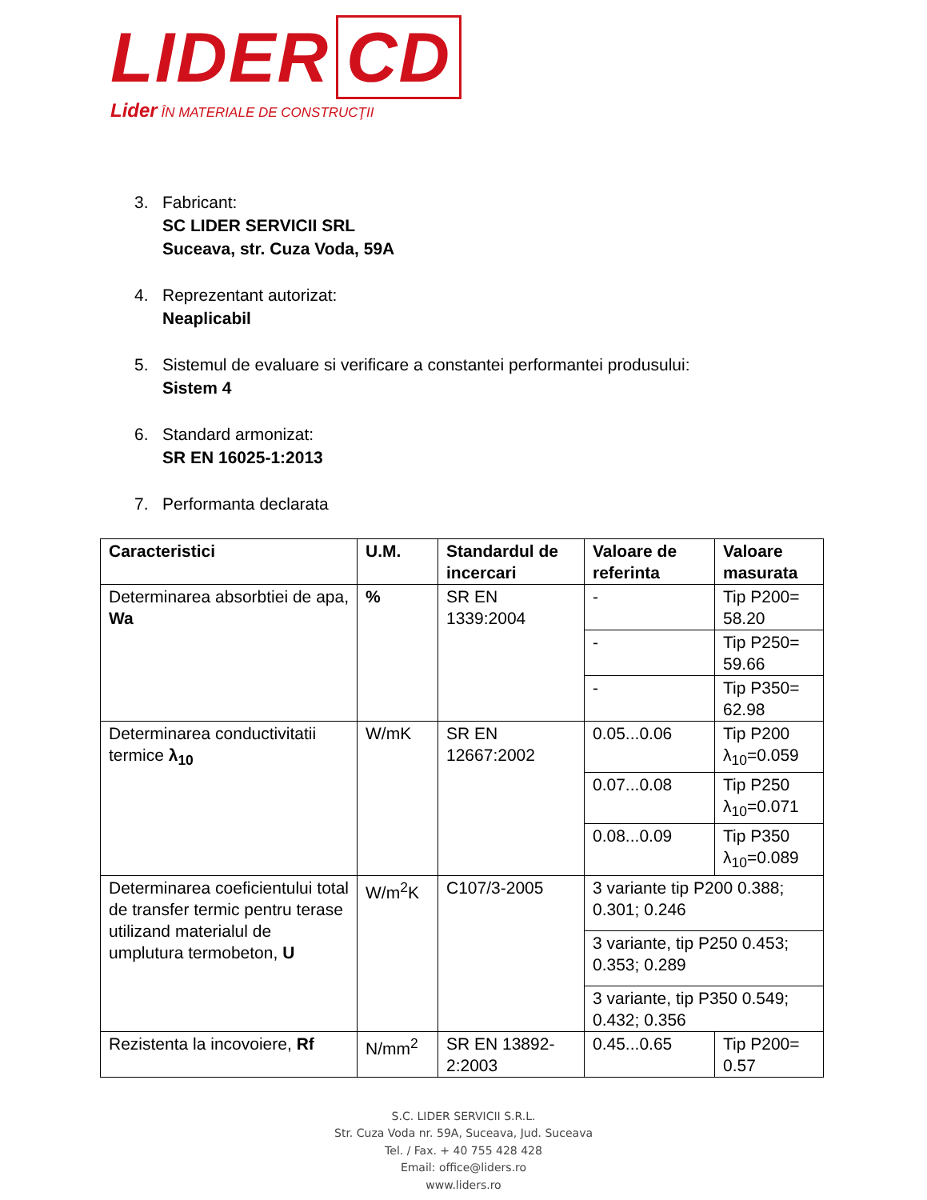LIDER CD
Lider ÎN MATERIALE DE CONSTRUCŢII
3. Fabricant:
SC LIDER SERVICII SRL
Suceava, str. Cuza Voda, 59A
4. Reprezentant autorizat:
Neaplicabil
5. Sistemul de evaluare si verificare a constantei performantei produsului:
Sistem 4
6. Standard armonizat:
SR EN 16025-1:2013
7. Performanta declarata
| Caracteristici | U.M. | Standardul de incercari | Valoare de referinta | Valoare masurata |
| Determinarea absorbtiei de apa, Wa | % | SR EN 1339:2004 | - | Tip P200= 58.20 |
| | | | - | Tip P250= 59.66 |
| | | | - | Tip P350= 62.98 |
| Determinarea conductivitatii termice λ<sub>10</sub> | W/mK | SR EN 12667:2002 | 0.05...0.06 | Tip P200 λ<sub>10</sub>=0.059 |
| | | | 0.07...0.08 | Tip P250 λ<sub>10</sub>=0.071 |
| | | | 0.08...0.09 | Tip P350 λ<sub>10</sub>=0.089 |
| Determinarea coeficientului total de transfer termic pentru terase utilizand materialul de umplutura termobeton, U | W/m<sup>2</sup>K | C107/3-2005 | 3 variante tip P200 0.388; 0.301; 0.246 | |
| | | | 3 variante, tip P250 0.453; 0.353; 0.289 | |
| | | | 3 variante, tip P350 0.549; 0.432; 0.356 | |
| Rezistenta la incovoiere, Rf | N/mm<sup>2</sup> | SR EN 13892-2:2003 | 0.45...0.65 | Tip P200= 0.57 |
S.C. LIDER SERVICII S.R.L.
Str. Cuza Voda nr. 59A, Suceava, Jud. Suceava
Tel. / Fax. + 40 755 428 428
Email: office@liders.ro
www.liders.ro